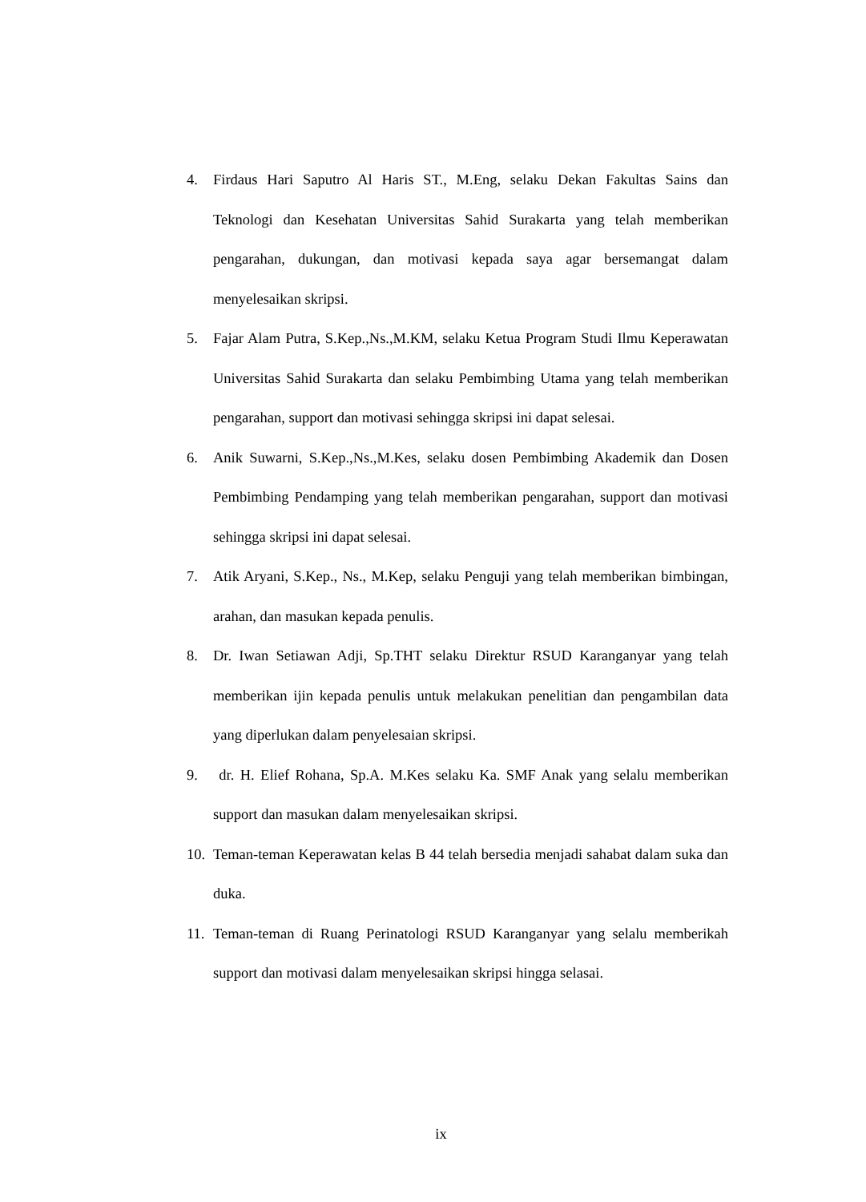4. Firdaus Hari Saputro Al Haris ST., M.Eng, selaku Dekan Fakultas Sains dan Teknologi dan Kesehatan Universitas Sahid Surakarta yang telah memberikan pengarahan, dukungan, dan motivasi kepada saya agar bersemangat dalam menyelesaikan skripsi.
5. Fajar Alam Putra, S.Kep.,Ns.,M.KM, selaku Ketua Program Studi Ilmu Keperawatan Universitas Sahid Surakarta dan selaku Pembimbing Utama yang telah memberikan pengarahan, support dan motivasi sehingga skripsi ini dapat selesai.
6. Anik Suwarni, S.Kep.,Ns.,M.Kes, selaku dosen Pembimbing Akademik dan Dosen Pembimbing Pendamping yang telah memberikan pengarahan, support dan motivasi sehingga skripsi ini dapat selesai.
7. Atik Aryani, S.Kep., Ns., M.Kep, selaku Penguji yang telah memberikan bimbingan, arahan, dan masukan kepada penulis.
8. Dr. Iwan Setiawan Adji, Sp.THT selaku Direktur RSUD Karanganyar yang telah memberikan ijin kepada penulis untuk melakukan penelitian dan pengambilan data yang diperlukan dalam penyelesaian skripsi.
9. dr. H. Elief Rohana, Sp.A. M.Kes selaku Ka. SMF Anak yang selalu memberikan support dan masukan dalam menyelesaikan skripsi.
10. Teman-teman Keperawatan kelas B 44 telah bersedia menjadi sahabat dalam suka dan duka.
11. Teman-teman di Ruang Perinatologi RSUD Karanganyar yang selalu memberikah support dan motivasi dalam menyelesaikan skripsi hingga selasai.
ix